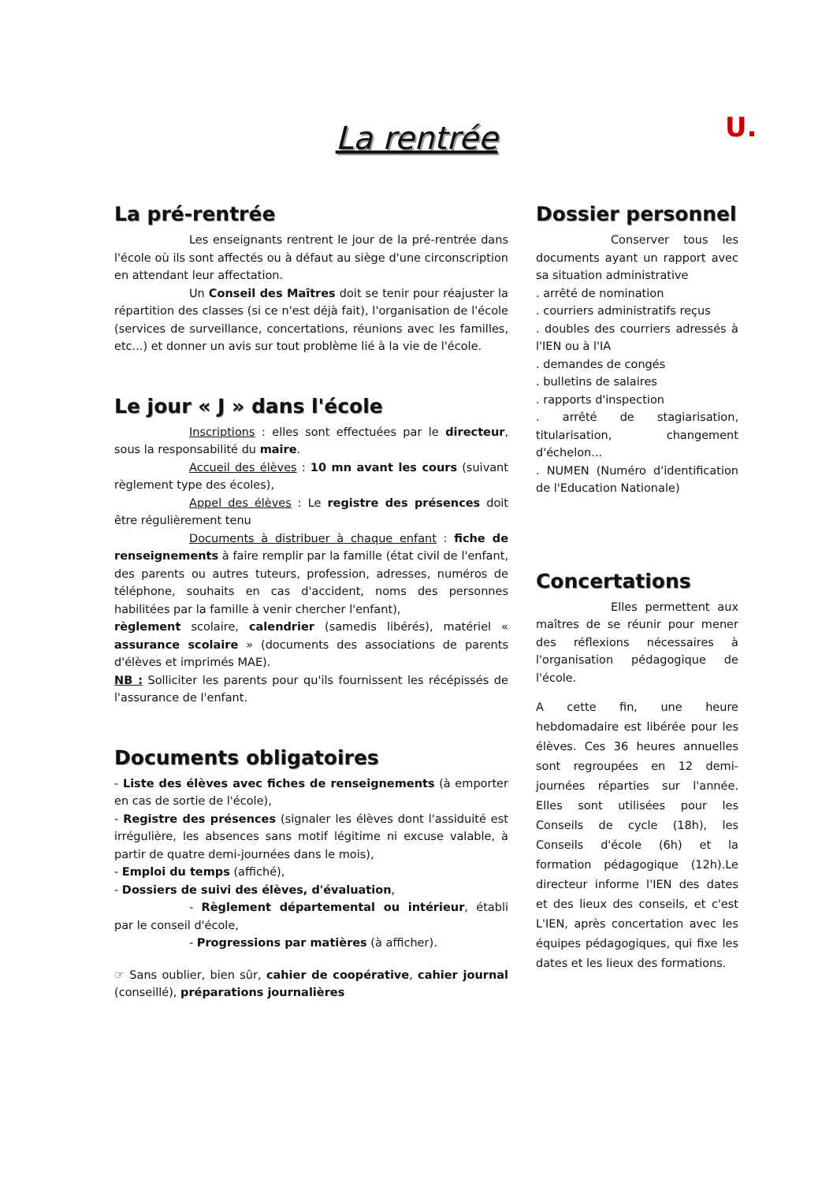La rentrée U.
La pré-rentrée
Les enseignants rentrent le jour de la pré-rentrée dans l'école où ils sont affectés ou à défaut au siège d'une circonscription en attendant leur affectation.
Un Conseil des Maîtres doit se tenir pour réajuster la répartition des classes (si ce n'est déjà fait), l'organisation de l'école (services de surveillance, concertations, réunions avec les familles, etc...) et donner un avis sur tout problème lié à la vie de l'école.
Le jour « J » dans l'école
Inscriptions : elles sont effectuées par le directeur, sous la responsabilité du maire.
Accueil des élèves : 10 mn avant les cours (suivant règlement type des écoles),
Appel des élèves : Le registre des présences doit être régulièrement tenu
Documents à distribuer à chaque enfant : fiche de renseignements à faire remplir par la famille (état civil de l'enfant, des parents ou autres tuteurs, profession, adresses, numéros de téléphone, souhaits en cas d'accident, noms des personnes habilitées par la famille à venir chercher l'enfant),
règlement scolaire, calendrier (samedis libérés), matériel « assurance scolaire » (documents des associations de parents d'élèves et imprimés MAE).
NB : Solliciter les parents pour qu'ils fournissent les récépissés de l'assurance de l'enfant.
Documents obligatoires
- Liste des élèves avec fiches de renseignements (à emporter en cas de sortie de l'école),
- Registre des présences (signaler les élèves dont l'assiduité est irrégulière, les absences sans motif légitime ni excuse valable, à partir de quatre demi-journées dans le mois),
- Emploi du temps (affiché),
- Dossiers de suivi des élèves, d'évaluation,
- Règlement départemental ou intérieur, établi par le conseil d'école,
- Progressions par matières (à afficher).
☞ Sans oublier, bien sûr, cahier de coopérative, cahier journal (conseillé), préparations journalières
Dossier personnel
Conserver tous les documents ayant un rapport avec sa situation administrative
. arrêté de nomination
. courriers administratifs reçus
. doubles des courriers adressés à l'IEN ou à l'IA
. demandes de congés
. bulletins de salaires
. rapports d'inspection
. arrêté de stagiarisation, titularisation, changement d'échelon...
. NUMEN (Numéro d'identification de l'Education Nationale)
Concertations
Elles permettent aux maîtres de se réunir pour mener des réflexions nécessaires à l'organisation pédagogique de l'école.
A cette fin, une heure hebdomadaire est libérée pour les élèves. Ces 36 heures annuelles sont regroupées en 12 demi-journées réparties sur l'année. Elles sont utilisées pour les Conseils de cycle (18h), les Conseils d'école (6h) et la formation pédagogique (12h).Le directeur informe l'IEN des dates et des lieux des conseils, et c'est L'IEN, après concertation avec les équipes pédagogiques, qui fixe les dates et les lieux des formations.